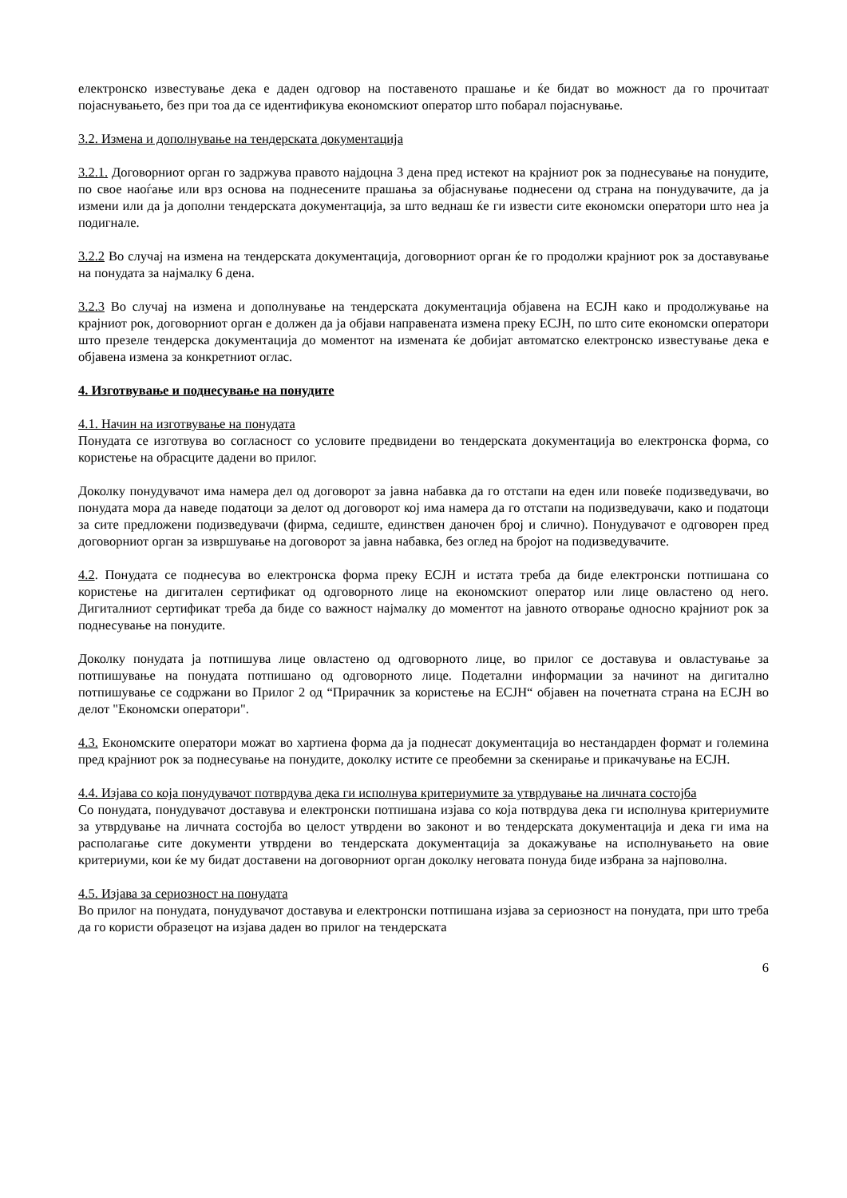електронско известување дека е даден одговор на поставеното прашање и ќе бидат во можност да го прочитаат појаснувањето, без при тоа да се идентификува економскиот оператор што побарал појаснување.
3.2. Измена и дополнување на тендерската документација
3.2.1. Договорниот орган го задржува правото најдоцна 3 дена пред истекот на крајниот рок за поднесување на понудите, по свое наоѓање или врз основа на поднесените прашања за објаснување поднесени од страна на понудувачите, да ја измени или да ја дополни тендерската документација, за што веднаш ќе ги извести сите економски оператори што неа ја подигнале.
3.2.2 Во случај на измена на тендерската документација, договорниот орган ќе го продолжи крајниот рок за доставување на понудата за најмалку 6 дена.
3.2.3 Во случај на измена и дополнување на тендерската документација објавена на ЕСЈН како и продолжување на крајниот рок, договорниот орган е должен да ја објави направената измена преку ЕСЈН, по што сите економски оператори што презеле тендерска документација до моментот на измената ќе добијат автоматско електронско известување дека е објавена измена за конкретниот оглас.
4. Изготвување и поднесување на понудите
4.1. Начин на изготвување на понудата
Понудата се изготвува во согласност со условите предвидени во тендерската документација во електронска форма, со користење на обрасците дадени во прилог.
Доколку понудувачот има намера дел од договорот за јавна набавка да го отстапи на еден или повеќе подизведувачи, во понудата мора да наведе податоци за делот од договорот кој има намера да го отстапи на подизведувачи, како и податоци за сите предложени подизведувачи (фирма, седиште, единствен даночен број и слично). Понудувачот е одговорен пред договорниот орган за извршување на договорот за јавна набавка, без оглед на бројот на подизведувачите.
4.2. Понудата се поднесува во електронска форма преку ЕСЈН и истата треба да биде електронски потпишана со користење на дигитален сертификат од одговорното лице на економскиот оператор или лице овластено од него. Дигиталниот сертификат треба да биде со важност најмалку до моментот на јавното отворање односно крајниот рок за поднесување на понудите.
Доколку понудата ја потпишува лице овластено од одговорното лице, во прилог се доставува и овластување за потпишување на понудата потпишано од одговорното лице. Подетални информации за начинот на дигитално потпишување се содржани во Прилог 2 од “Прирачник за користење на ЕСЈН“ објавен на почетната страна на ЕСЈН во делот "Економски оператори".
4.3. Економските оператори можат во хартиена форма да ја поднесат документација во нестандарден формат и големина пред крајниот рок за поднесување на понудите, доколку истите се преобемни за скенирање и прикачување на ЕСЈН.
4.4. Изјава со која понудувачот потврдува дека ги исполнува критериумите за утврдување на личната состојба
Со понудата, понудувачот доставува и електронски потпишана изјава со која потврдува дека ги исполнува критериумите за утврдување на личната состојба во целост утврдени во законот и во тендерската документација и дека ги има на располагање сите документи утврдени во тендерската документација за докажување на исполнувањето на овие критериуми, кои ќе му бидат доставени на договорниот орган доколку неговата понуда биде избрана за најповолна.
4.5. Изјава за сериозност на понудата
Во прилог на понудата, понудувачот доставува и електронски потпишана изјава за сериозност на понудата, при што треба да го користи образецот на изјава даден во прилог на тендерската
6